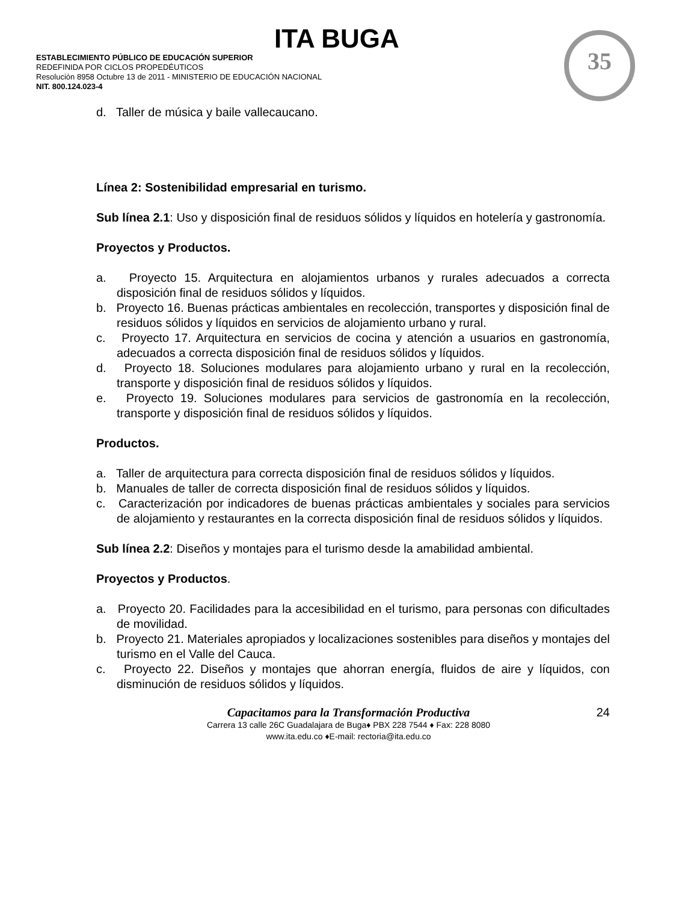ITA BUGA
ESTABLECIMIENTO PÚBLICO DE EDUCACIÓN SUPERIOR
REDEFINIDA POR CICLOS PROPEDÉUTICOS
Resolución 8958 Octubre 13 de 2011 - MINISTERIO DE EDUCACIÓN NACIONAL
NIT. 800.124.023-4
35
d. Taller de música y baile vallecaucano.
Línea 2: Sostenibilidad empresarial en turismo.
Sub línea 2.1: Uso y disposición final de residuos sólidos y líquidos en hotelería y gastronomía.
Proyectos y Productos.
a. Proyecto 15. Arquitectura en alojamientos urbanos y rurales adecuados a correcta disposición final de residuos sólidos y líquidos.
b. Proyecto 16. Buenas prácticas ambientales en recolección, transportes y disposición final de residuos sólidos y líquidos en servicios de alojamiento urbano y rural.
c. Proyecto 17. Arquitectura en servicios de cocina y atención a usuarios en gastronomía, adecuados a correcta disposición final de residuos sólidos y líquidos.
d. Proyecto 18. Soluciones modulares para alojamiento urbano y rural en la recolección, transporte y disposición final de residuos sólidos y líquidos.
e. Proyecto 19. Soluciones modulares para servicios de gastronomía en la recolección, transporte y disposición final de residuos sólidos y líquidos.
Productos.
a. Taller de arquitectura para correcta disposición final de residuos sólidos y líquidos.
b. Manuales de taller de correcta disposición final de residuos sólidos y líquidos.
c. Caracterización por indicadores de buenas prácticas ambientales y sociales para servicios de alojamiento y restaurantes en la correcta disposición final de residuos sólidos y líquidos.
Sub línea 2.2: Diseños y montajes para el turismo desde la amabilidad ambiental.
Proyectos y Productos.
a. Proyecto 20. Facilidades para la accesibilidad en el turismo, para personas con dificultades de movilidad.
b. Proyecto 21. Materiales apropiados y localizaciones sostenibles para diseños y montajes del turismo en el Valle del Cauca.
c. Proyecto 22. Diseños y montajes que ahorran energía, fluidos de aire y líquidos, con disminución de residuos sólidos y líquidos.
24
Capacitamos para la Transformación Productiva
Carrera 13 calle 26C Guadalajara de Buga♦ PBX 228 7544 ♦ Fax: 228 8080
www.ita.edu.co ♦E-mail: rectoria@ita.edu.co